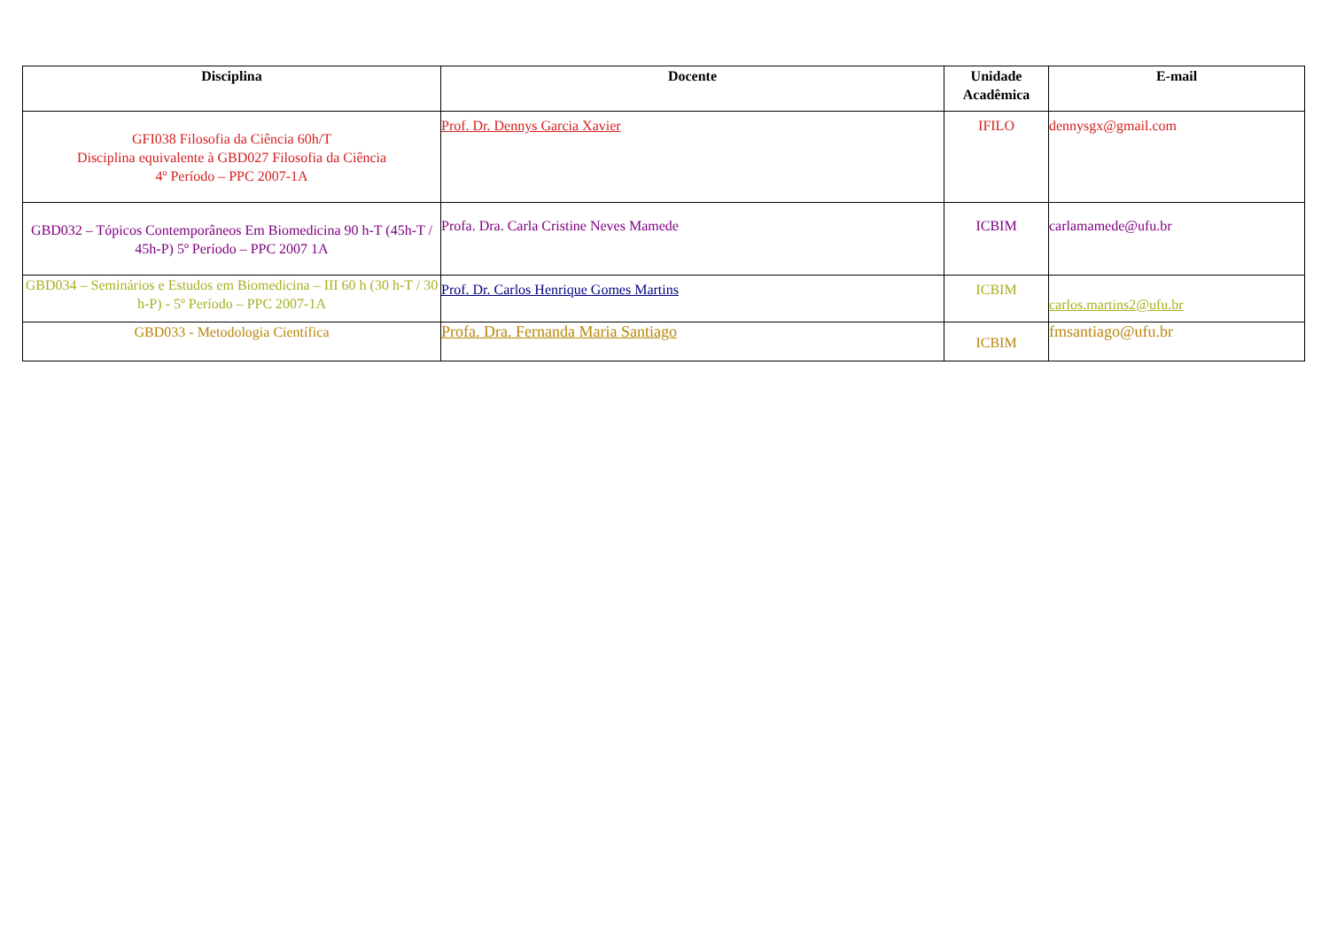| Disciplina | Docente | Unidade Acadêmica | E-mail |
| --- | --- | --- | --- |
| GFI038 Filosofia da Ciência 60h/T Disciplina equivalente à GBD027 Filosofia da Ciência 4º Período – PPC 2007-1A | Prof. Dr. Dennys Garcia Xavier | IFILO | dennysgx@gmail.com |
| GBD032 – Tópicos Contemporâneos Em Biomedicina 90 h-T (45h-T / 45h-P) 5º Período – PPC 2007 1A | Profa. Dra. Carla Cristine Neves Mamede | ICBIM | carlamamede@ufu.br |
| GBD034 – Seminários e Estudos em Biomedicina – III 60 h (30 h-T / 30 h-P) - 5º Período – PPC 2007-1A | Prof. Dr. Carlos Henrique Gomes Martins | ICBIM | carlos.martins2@ufu.br |
| GBD033 - Metodologia Científica | Profa. Dra. Fernanda Maria Santiago | ICBIM | fmsantiago@ufu.br |